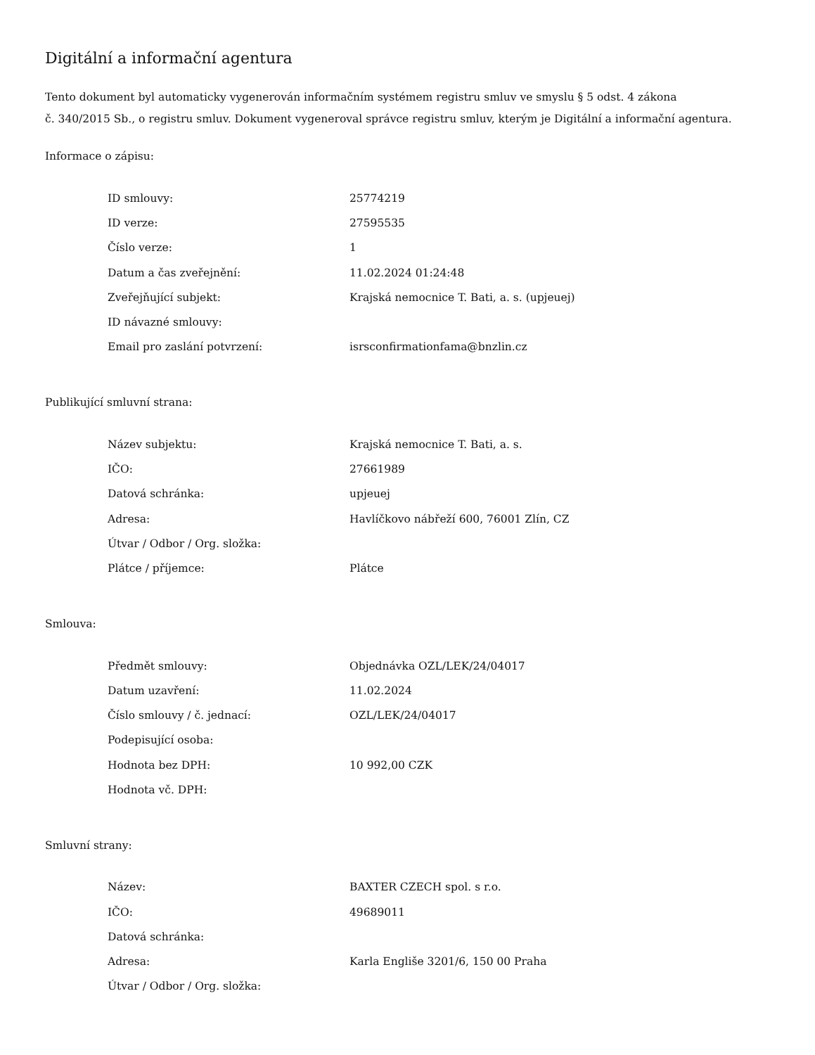Digitální a informační agentura
Tento dokument byl automaticky vygenerován informačním systémem registru smluv ve smyslu § 5 odst. 4 zákona
č. 340/2015 Sb., o registru smluv. Dokument vygeneroval správce registru smluv, kterým je Digitální a informační agentura.
Informace o zápisu:
| ID smlouvy: | 25774219 |
| ID verze: | 27595535 |
| Číslo verze: | 1 |
| Datum a čas zveřejnění: | 11.02.2024 01:24:48 |
| Zveřejňující subjekt: | Krajská nemocnice T. Bati, a. s. (upjeuej) |
| ID návazné smlouvy: | |
| Email pro zaslání potvrzení: | isrsconfirmationfama@bnzlin.cz |
Publikující smluvní strana:
| Název subjektu: | Krajská nemocnice T. Bati, a. s. |
| IČO: | 27661989 |
| Datová schránka: | upjeuej |
| Adresa: | Havlíčkovo nábřeží 600, 76001 Zlín, CZ |
| Útvar / Odbor / Org. složka: | |
| Plátce / příjemce: | Plátce |
Smlouva:
| Předmět smlouvy: | Objednávka OZL/LEK/24/04017 |
| Datum uzavření: | 11.02.2024 |
| Číslo smlouvy / č. jednací: | OZL/LEK/24/04017 |
| Podepisující osoba: | |
| Hodnota bez DPH: | 10 992,00 CZK |
| Hodnota vč. DPH: | |
Smluvní strany:
| Název: | BAXTER CZECH spol. s r.o. |
| IČO: | 49689011 |
| Datová schránka: | |
| Adresa: | Karla Engliše 3201/6, 150 00 Praha |
| Útvar / Odbor / Org. složka: | |